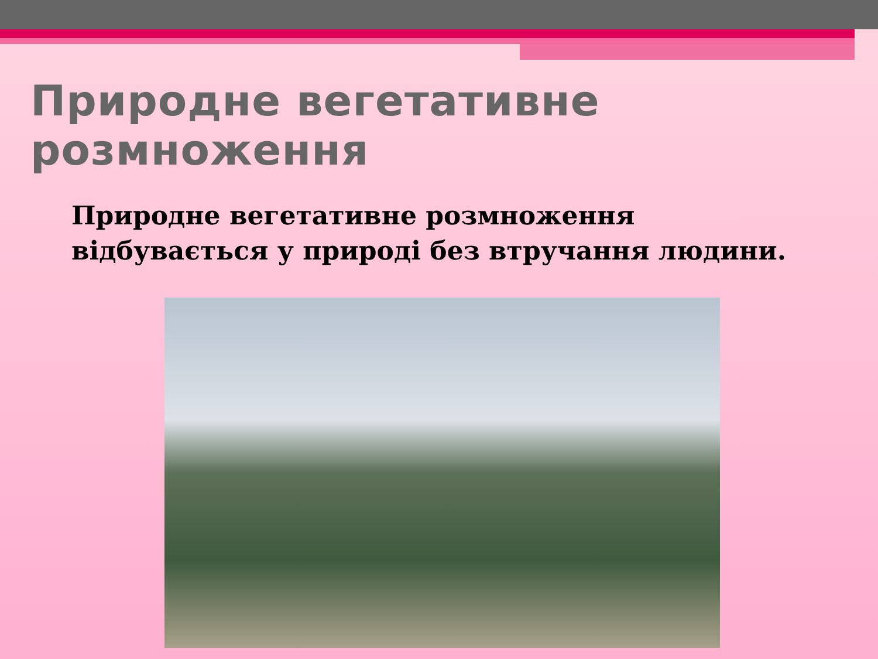Природне вегетативне розмноження
Природне вегетативне розмноження відбувається у природі без втручання людини.